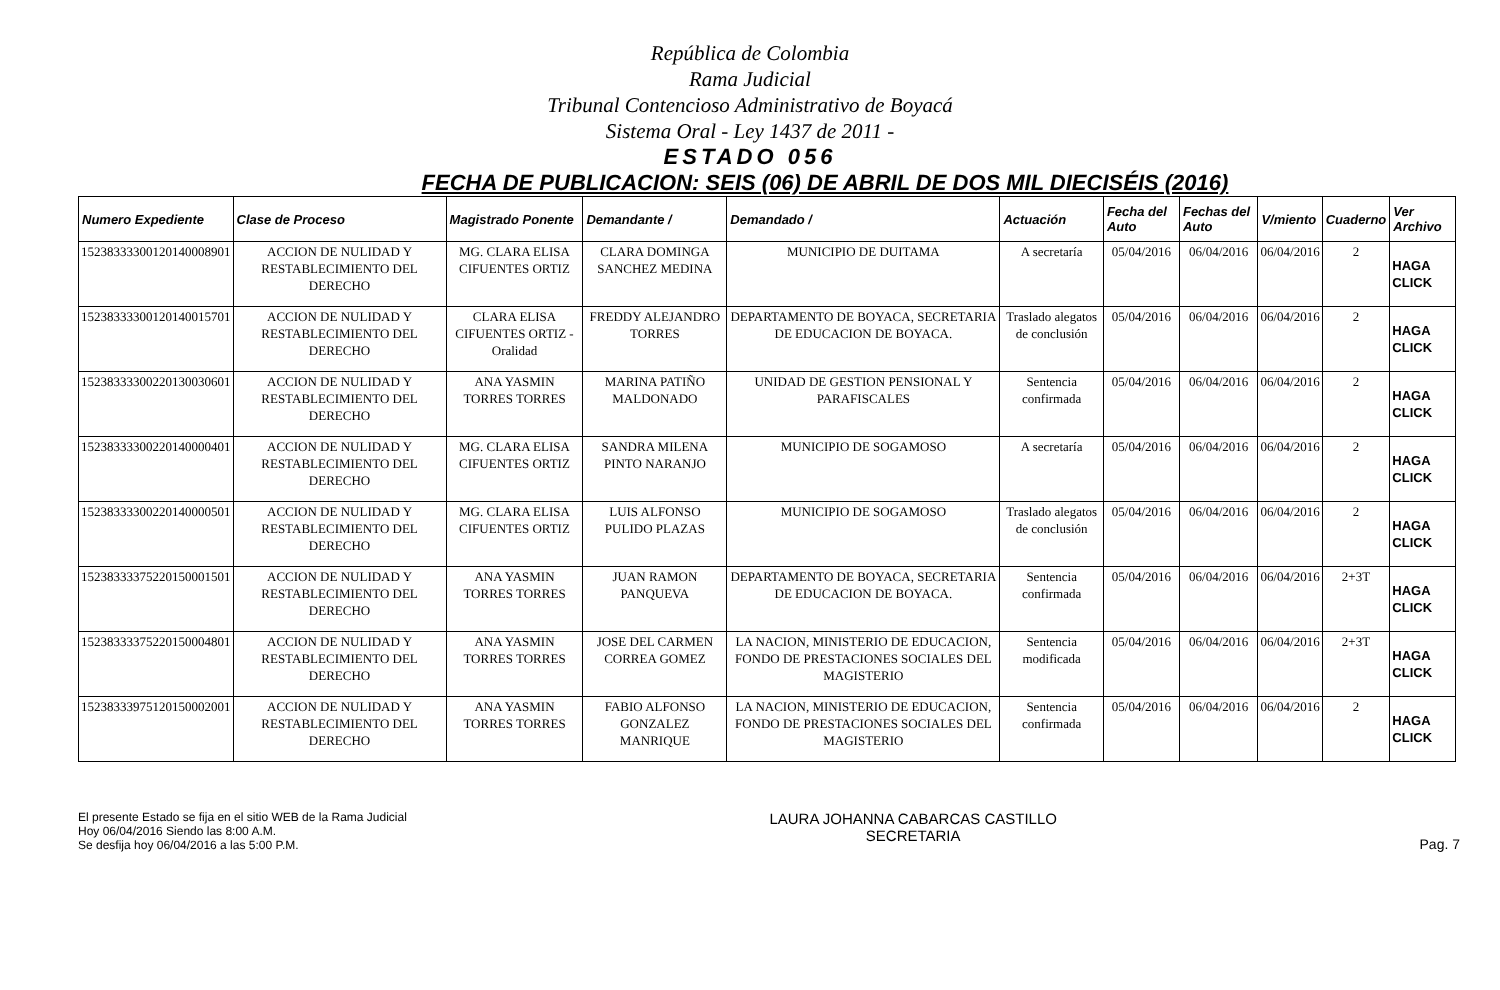República de Colombia
Rama Judicial
Tribunal Contencioso Administrativo de Boyacá
Sistema Oral - Ley 1437 de 2011 -
ESTADO 056
FECHA DE PUBLICACION: SEIS (06) DE ABRIL DE DOS MIL DIECISÉIS (2016)
| Numero Expediente | Clase de Proceso | Magistrado Ponente | Demandante / | Demandado / | Actuación | Fecha del Auto | Fechas del Auto | V/miento | Cuaderno | Ver Archivo |
| --- | --- | --- | --- | --- | --- | --- | --- | --- | --- | --- |
| 15238333300120140008901 | ACCION DE NULIDAD Y RESTABLECIMIENTO DEL DERECHO | MG. CLARA ELISA CIFUENTES ORTIZ | CLARA DOMINGA SANCHEZ MEDINA | MUNICIPIO DE DUITAMA | A secretaría | 05/04/2016 | 06/04/2016 | 06/04/2016 | 2 | HAGA CLICK |
| 15238333300120140015701 | ACCION DE NULIDAD Y RESTABLECIMIENTO DEL DERECHO | CLARA ELISA CIFUENTES ORTIZ - Oralidad | FREDDY ALEJANDRO TORRES | DEPARTAMENTO DE BOYACA, SECRETARIA DE EDUCACION DE BOYACA. | Traslado alegatos de conclusión | 05/04/2016 | 06/04/2016 | 06/04/2016 | 2 | HAGA CLICK |
| 15238333300220130030601 | ACCION DE NULIDAD Y RESTABLECIMIENTO DEL DERECHO | ANA YASMIN TORRES TORRES | MARINA PATIÑO MALDONADO | UNIDAD DE GESTION PENSIONAL Y PARAFISCALES | Sentencia confirmada | 05/04/2016 | 06/04/2016 | 06/04/2016 | 2 | HAGA CLICK |
| 15238333300220140000401 | ACCION DE NULIDAD Y RESTABLECIMIENTO DEL DERECHO | MG. CLARA ELISA CIFUENTES ORTIZ | SANDRA MILENA PINTO NARANJO | MUNICIPIO DE SOGAMOSO | A secretaría | 05/04/2016 | 06/04/2016 | 06/04/2016 | 2 | HAGA CLICK |
| 15238333300220140000501 | ACCION DE NULIDAD Y RESTABLECIMIENTO DEL DERECHO | MG. CLARA ELISA CIFUENTES ORTIZ | LUIS ALFONSO PULIDO PLAZAS | MUNICIPIO DE SOGAMOSO | Traslado alegatos de conclusión | 05/04/2016 | 06/04/2016 | 06/04/2016 | 2 | HAGA CLICK |
| 15238333375220150001501 | ACCION DE NULIDAD Y RESTABLECIMIENTO DEL DERECHO | ANA YASMIN TORRES TORRES | JUAN RAMON PANQUEVA | DEPARTAMENTO DE BOYACA, SECRETARIA DE EDUCACION DE BOYACA. | Sentencia confirmada | 05/04/2016 | 06/04/2016 | 06/04/2016 | 2+3T | HAGA CLICK |
| 15238333375220150004801 | ACCION DE NULIDAD Y RESTABLECIMIENTO DEL DERECHO | ANA YASMIN TORRES TORRES | JOSE DEL CARMEN CORREA GOMEZ | LA NACION, MINISTERIO DE EDUCACION, FONDO DE PRESTACIONES SOCIALES DEL MAGISTERIO | Sentencia modificada | 05/04/2016 | 06/04/2016 | 06/04/2016 | 2+3T | HAGA CLICK |
| 15238333975120150002001 | ACCION DE NULIDAD Y RESTABLECIMIENTO DEL DERECHO | ANA YASMIN TORRES TORRES | FABIO ALFONSO GONZALEZ MANRIQUE | LA NACION, MINISTERIO DE EDUCACION, FONDO DE PRESTACIONES SOCIALES DEL MAGISTERIO | Sentencia confirmada | 05/04/2016 | 06/04/2016 | 06/04/2016 | 2 | HAGA CLICK |
El presente Estado se fija en el sitio WEB de la Rama Judicial
Hoy 06/04/2016 Siendo las 8:00 A.M.
Se desfija hoy 06/04/2016 a las 5:00 P.M.
LAURA JOHANNA CABARCAS CASTILLO
SECRETARIA
Pag. 7